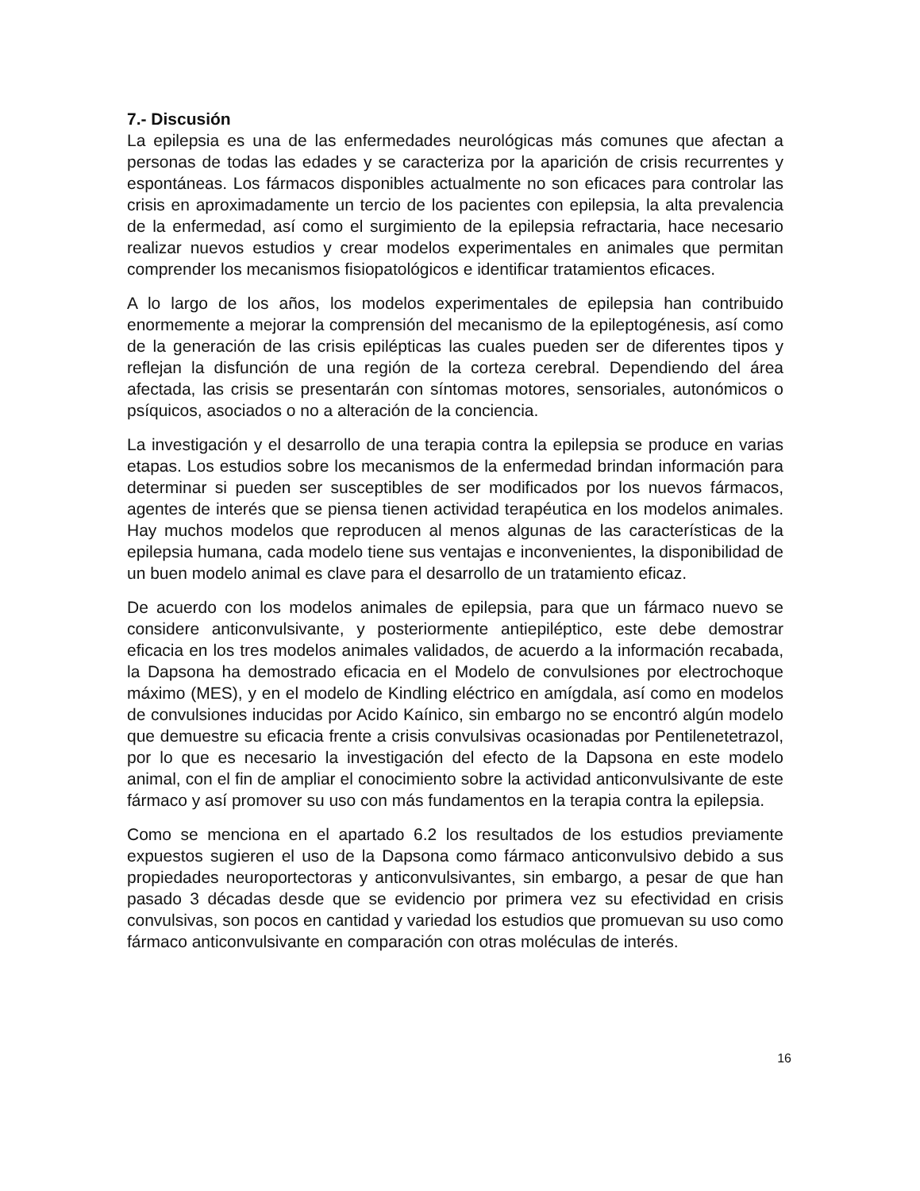7.- Discusión
La epilepsia es una de las enfermedades neurológicas más comunes que afectan a personas de todas las edades y se caracteriza por la aparición de crisis recurrentes y espontáneas. Los fármacos disponibles actualmente no son eficaces para controlar las crisis en aproximadamente un tercio de los pacientes con epilepsia, la alta prevalencia de la enfermedad, así como el surgimiento de la epilepsia refractaria, hace necesario realizar nuevos estudios y crear modelos experimentales en animales que permitan comprender los mecanismos fisiopatológicos e identificar tratamientos eficaces.
A lo largo de los años, los modelos experimentales de epilepsia han contribuido enormemente a mejorar la comprensión del mecanismo de la epileptogénesis, así como de la generación de las crisis epilépticas las cuales pueden ser de diferentes tipos y reflejan la disfunción de una región de la corteza cerebral. Dependiendo del área afectada, las crisis se presentarán con síntomas motores, sensoriales, autonómicos o psíquicos, asociados o no a alteración de la conciencia.
La investigación y el desarrollo de una terapia contra la epilepsia se produce en varias etapas. Los estudios sobre los mecanismos de la enfermedad brindan información para determinar si pueden ser susceptibles de ser modificados por los nuevos fármacos, agentes de interés que se piensa tienen actividad terapéutica en los modelos animales. Hay muchos modelos que reproducen al menos algunas de las características de la epilepsia humana, cada modelo tiene sus ventajas e inconvenientes, la disponibilidad de un buen modelo animal es clave para el desarrollo de un tratamiento eficaz.
De acuerdo con los modelos animales de epilepsia, para que un fármaco nuevo se considere anticonvulsivante, y posteriormente antiepiléptico, este debe demostrar eficacia en los tres modelos animales validados, de acuerdo a la información recabada, la Dapsona ha demostrado eficacia en el Modelo de convulsiones por electrochoque máximo (MES), y en el modelo de Kindling eléctrico en amígdala, así como en modelos de convulsiones inducidas por Acido Kaínico, sin embargo no se encontró algún modelo que demuestre su eficacia frente a crisis convulsivas ocasionadas por Pentilenetetrazol, por lo que es necesario la investigación del efecto de la Dapsona en este modelo animal, con el fin de ampliar el conocimiento sobre la actividad anticonvulsivante de este fármaco y así promover su uso con más fundamentos en la terapia contra la epilepsia.
Como se menciona en el apartado 6.2 los resultados de los estudios previamente expuestos sugieren el uso de la Dapsona como fármaco anticonvulsivo debido a sus propiedades neuroportectoras y anticonvulsivantes, sin embargo, a pesar de que han pasado 3 décadas desde que se evidencio por primera vez su efectividad en crisis convulsivas, son pocos en cantidad y variedad los estudios que promuevan su uso como fármaco anticonvulsivante en comparación con otras moléculas de interés.
16